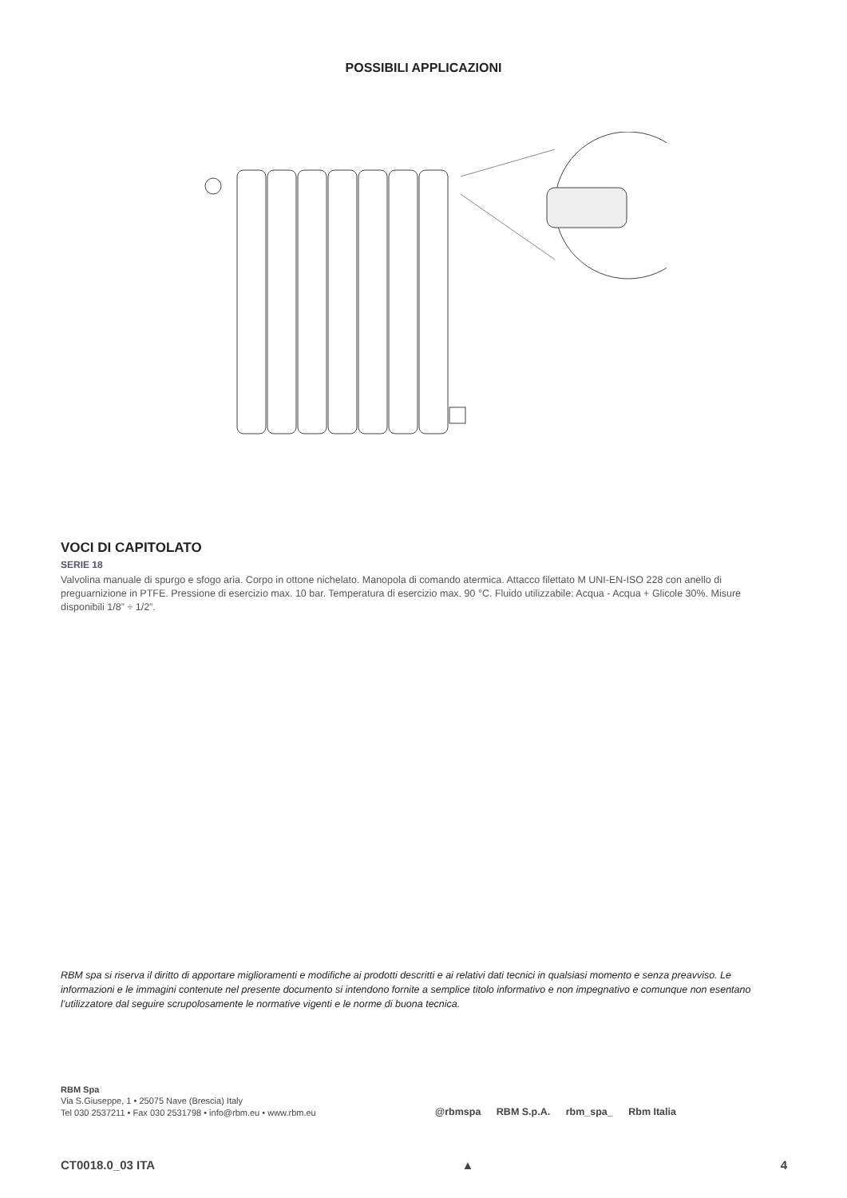POSSIBILI APPLICAZIONI
VOCI DI CAPITOLATO
SERIE 18
Valvolina manuale di spurgo e sfogo aria. Corpo in ottone nichelato. Manopola di comando atermica. Attacco filettato M UNI-EN-ISO 228 con anello di preguarnizione in PTFE. Pressione di esercizio max. 10 bar. Temperatura di esercizio max. 90 °C. Fluido utilizzabile: Acqua - Acqua + Glicole 30%. Misure disponibili 1/8” ÷ 1/2”.
RBM spa si riserva il diritto di apportare miglioramenti e modifiche ai prodotti descritti e ai relativi dati tecnici in qualsiasi momento e senza preavviso. Le informazioni e le immagini contenute nel presente documento si intendono fornite a semplice titolo informativo e non impegnativo e comunque non esentano l’utilizzatore dal seguire scrupolosamente le normative vigenti e le norme di buona tecnica.
RBM Spa
Via S.Giuseppe, 1 • 25075 Nave (Brescia) Italy
Tel 030 2537211 • Fax 030 2531798 • info@rbm.eu • www.rbm.eu
@rbmspa RBM S.p.A. rbm_spa_ Rbm Italia
CT0018.0_03 ITA ▲ 4